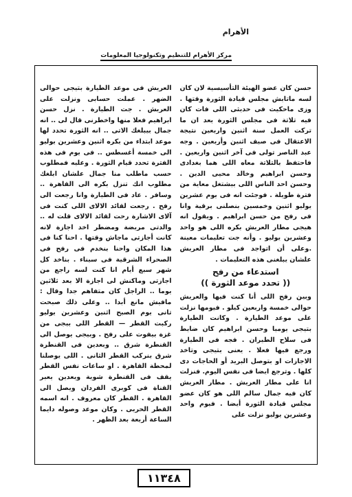الأهرام
مركز الأهرام للتنظيم وتكنولوجيا المعلومات
حسن كان عضو الهيئة التأسيسية لان كان لسه ماتابش مجلس قيادة الثورة وقتها . وزى ماحكيت فى حديثى اللى فات كان فيه تلاتة فى مجلس الثورة بعد ان ما تركت العمل سنة اثنين واربعين نتيجة الاعتقال فى صيف اثنين وأربعين . وجه عبد الناصر تولى فى آخر اثنين واربعين . فاحتفظ بالتلاتة معاه اللى هما بغدادى وحسن ابراهيم وخالد محيى الدين . وحسن احد الناس اللى بيشتغل معاية من فترة طويلة . فوجئت انه فى يوم عشرين يوليو اثنين وخمسين بنصلنى برقية وانا فى رفح من حسن ابراهيم . ويقول انه هيجى مطار العريش بكره اللى هو واحد وعشرين يوليو . وأنه جت تعليمات معينة .وعلى أن اتواجد فى مطار العريش علشان يبلغنى هذه التعليمات .
استدعاء من رفح
(( تحدد موعد الثورة ))
وبين رفح اللى أنا كنت فيها والعريش حوالى خمسة واربعين كيلو . فيومها نزلت على موعد الطيارة . وكانت الطيارة بتيجى يوميا وحسن ابراهيم كان ضابط فى سلاح الطيران . فجه فى الطيارة ورجع فيها فعلا . يعنى بتيجى وتاخد الاجازات او بتوصل البريد أو الحاجات دى كلها . وترجع ايضا فى نفس اليوم. فنزلت انا على مطار العريش . مطار العريش كان فيه جمال سالم اللى هو كان عضو مجلس قيادة الثورة أيضا . فيوم واحد وعشرين يوليو نزلت على
العريش فى موعد الطيارة بتيجى حوالى الضهر . عملت حسابى ونزلت على العريش . جت الطيارة . نزل حسن ابراهيم فعلا منها واخطرنى قال لى .. انه جمال بيبلغك الاتى .. انه الثورة تحدد لها موعد ابتداء من بكره اثنين وعشرين يوليو الى خمسة أغسطس .. فى يوم فى هذه الفترة تحدد قيام الثورة . وعليه فمطلوب حسب ماطلب منا جمال علشان ابلغك مطلوب انك تنزل بكره الى القاهرة .. وسافر . عاد فى الطيارة وانا رجعت الى رفح . رجعت لقائد الالاى اللى كنت فى آلاى الاشارة رحت لقائد الالاى قلت له .. والدتى مريضة ومضطر اخد اجازة لانه كانت أجازتى ماجاش وقتها . احنا كنا فى هذا المكان واحنا بنخدم فى رفح فى الصحراء الشرقية فى سيناء . بناخد كل شهر سبع أيام انا كنت لسه راجع من اجازتى وماكنش لى اجازة الا بعد ثلاثين يوما .. الراجل كان متفاهم جدا وقال : مافيش مانع أبدا .. وعلى ذلك صبحت تانى يوم الصبح اثنين وعشرين يوليو ركبت القطر — القطر اللى بيجى من غزة بيفوت على رفح . وبيجى يوصل الى القنطرة شرق .. وبعدين فى القنطرة شرق بنركب القطر الثانى . اللى يوصلنا لمحطة القاهرة . او ساعات نفس القطر يقف فى القنطرة شوية وبعدين يعبر القناة فى كوبرى الفردان ويصل الى القاهرة . القطر كان معروف . انه اسمه القطر الحربى . وكان موعد وصوله دايما الساعة أربعة بعد الظهر .
١١٣٤٨